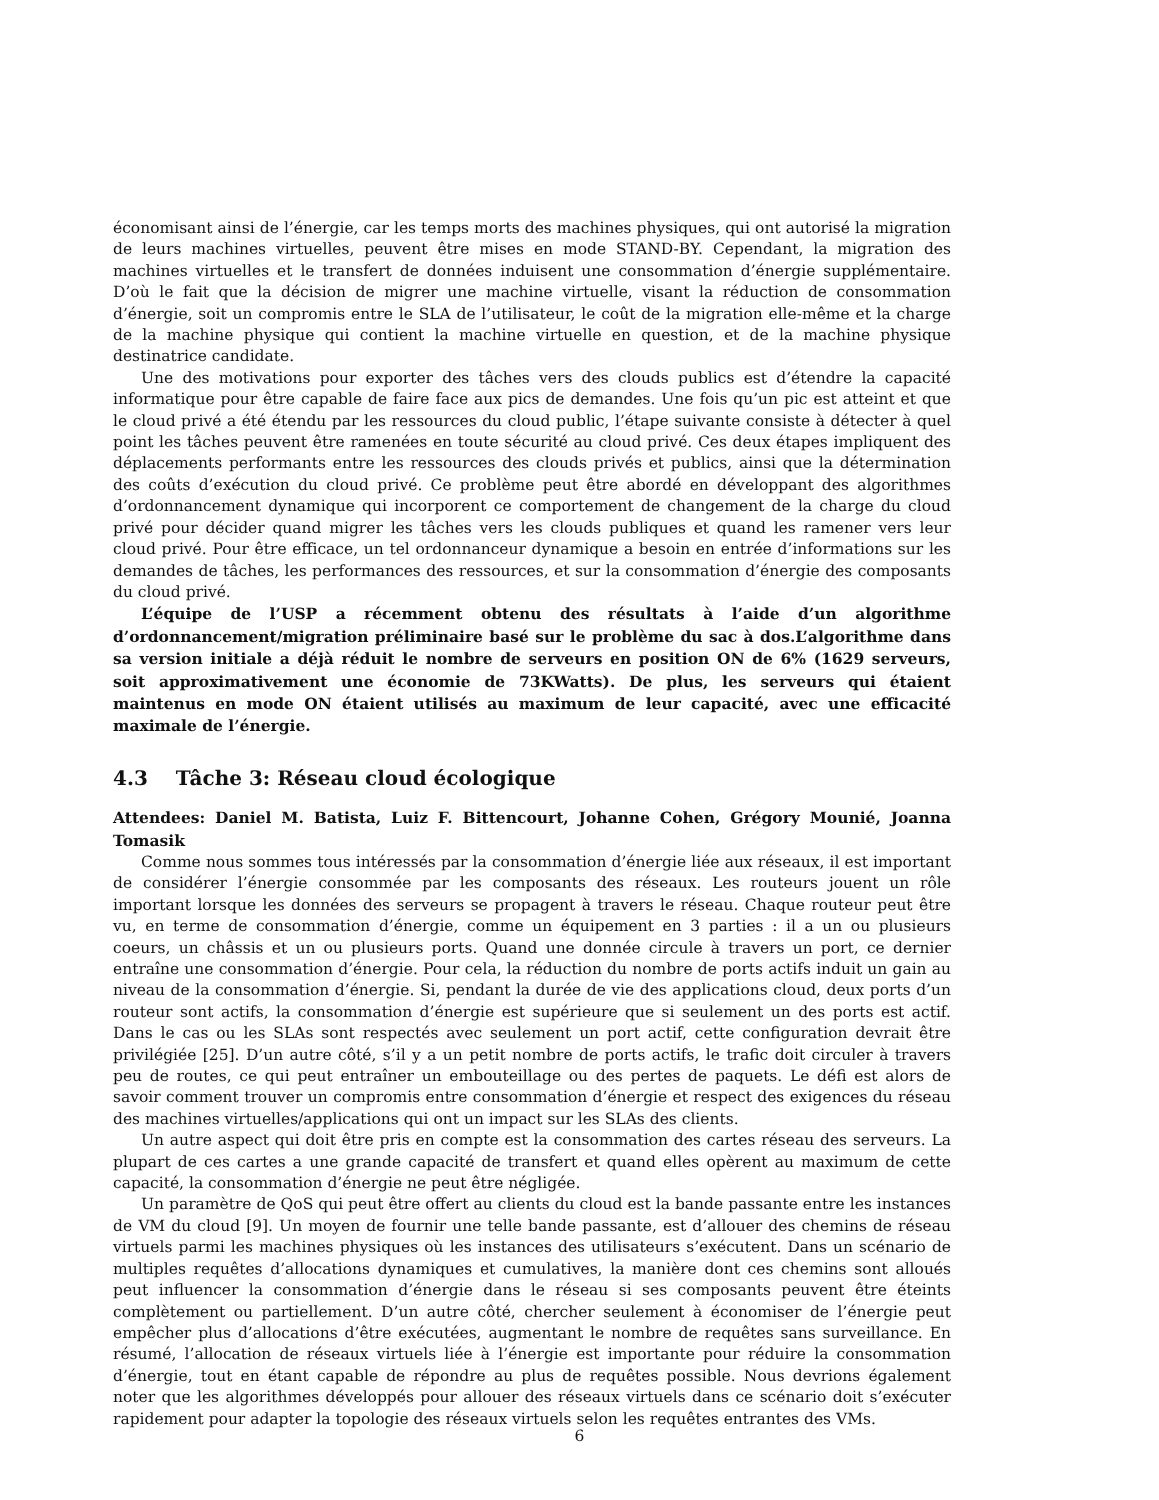économisant ainsi de l’énergie, car les temps morts des machines physiques, qui ont autorisé la migration de leurs machines virtuelles, peuvent être mises en mode STAND-BY. Cependant, la migration des machines virtuelles et le transfert de données induisent une consommation d’énergie supplémentaire. D’où le fait que la décision de migrer une machine virtuelle, visant la réduction de consommation d’énergie, soit un compromis entre le SLA de l’utilisateur, le coût de la migration elle-même et la charge de la machine physique qui contient la machine virtuelle en question, et de la machine physique destinatrice candidate.
Une des motivations pour exporter des tâches vers des clouds publics est d’étendre la capacité informatique pour être capable de faire face aux pics de demandes. Une fois qu’un pic est atteint et que le cloud privé a été étendu par les ressources du cloud public, l’étape suivante consiste à détecter à quel point les tâches peuvent être ramenées en toute sécurité au cloud privé. Ces deux étapes impliquent des déplacements performants entre les ressources des clouds privés et publics, ainsi que la détermination des coûts d’exécution du cloud privé. Ce problème peut être abordé en développant des algorithmes d’ordonnancement dynamique qui incorporent ce comportement de changement de la charge du cloud privé pour décider quand migrer les tâches vers les clouds publiques et quand les ramener vers leur cloud privé. Pour être efficace, un tel ordonnanceur dynamique a besoin en entrée d’informations sur les demandes de tâches, les performances des ressources, et sur la consommation d’énergie des composants du cloud privé.
L’équipe de l’USP a récemment obtenu des résultats à l’aide d’un algorithme d’ordonnancement/migration préliminaire basé sur le problème du sac à dos.L’algorithme dans sa version initiale a déjà réduit le nombre de serveurs en position ON de 6% (1629 serveurs, soit approximativement une économie de 73KWatts). De plus, les serveurs qui étaient maintenus en mode ON étaient utilisés au maximum de leur capacité, avec une efficacité maximale de l’énergie.
4.3 Tâche 3: Réseau cloud écologique
Attendees: Daniel M. Batista, Luiz F. Bittencourt, Johanne Cohen, Grégory Mounié, Joanna Tomasik
Comme nous sommes tous intéressés par la consommation d’énergie liée aux réseaux, il est important de considérer l’énergie consommée par les composants des réseaux. Les routeurs jouent un rôle important lorsque les données des serveurs se propagent à travers le réseau. Chaque routeur peut être vu, en terme de consommation d’énergie, comme un équipement en 3 parties : il a un ou plusieurs coeurs, un châssis et un ou plusieurs ports. Quand une donnée circule à travers un port, ce dernier entraîne une consommation d’énergie. Pour cela, la réduction du nombre de ports actifs induit un gain au niveau de la consommation d’énergie. Si, pendant la durée de vie des applications cloud, deux ports d’un routeur sont actifs, la consommation d’énergie est supérieure que si seulement un des ports est actif. Dans le cas ou les SLAs sont respectés avec seulement un port actif, cette configuration devrait être privilégiée [25]. D’un autre côté, s’il y a un petit nombre de ports actifs, le trafic doit circuler à travers peu de routes, ce qui peut entraîner un embouteillage ou des pertes de paquets. Le défi est alors de savoir comment trouver un compromis entre consommation d’énergie et respect des exigences du réseau des machines virtuelles/applications qui ont un impact sur les SLAs des clients.
Un autre aspect qui doit être pris en compte est la consommation des cartes réseau des serveurs. La plupart de ces cartes a une grande capacité de transfert et quand elles opèrent au maximum de cette capacité, la consommation d’énergie ne peut être négligée.
Un paramètre de QoS qui peut être offert au clients du cloud est la bande passante entre les instances de VM du cloud [9]. Un moyen de fournir une telle bande passante, est d’allouer des chemins de réseau virtuels parmi les machines physiques où les instances des utilisateurs s’exécutent. Dans un scénario de multiples requêtes d’allocations dynamiques et cumulatives, la manière dont ces chemins sont alloués peut influencer la consommation d’énergie dans le réseau si ses composants peuvent être éteints complètement ou partiellement. D’un autre côté, chercher seulement à économiser de l’énergie peut empêcher plus d’allocations d’être exécutées, augmentant le nombre de requêtes sans surveillance. En résumé, l’allocation de réseaux virtuels liée à l’énergie est importante pour réduire la consommation d’énergie, tout en étant capable de répondre au plus de requêtes possible. Nous devrions également noter que les algorithmes développés pour allouer des réseaux virtuels dans ce scénario doit s’exécuter rapidement pour adapter la topologie des réseaux virtuels selon les requêtes entrantes des VMs.
6